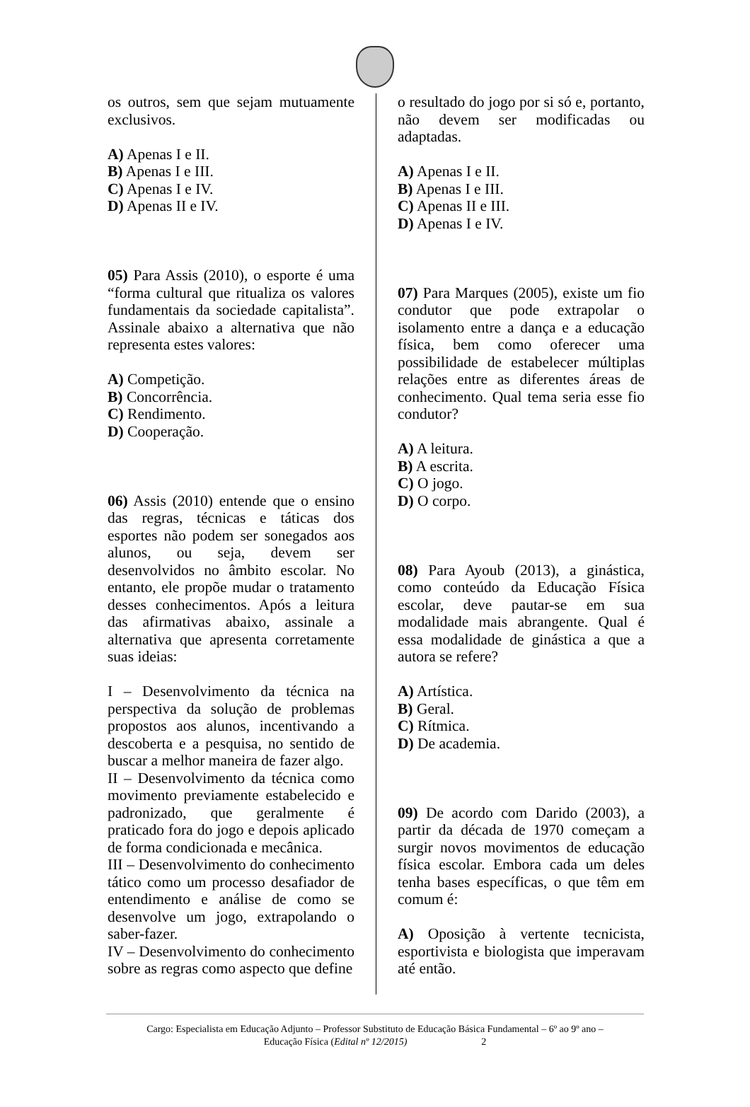os outros, sem que sejam mutuamente exclusivos.
A) Apenas I e II.
B) Apenas I e III.
C) Apenas I e IV.
D) Apenas II e IV.
05) Para Assis (2010), o esporte é uma “forma cultural que ritualiza os valores fundamentais da sociedade capitalista”. Assinale abaixo a alternativa que não representa estes valores:
A) Competição.
B) Concorrência.
C) Rendimento.
D) Cooperação.
06) Assis (2010) entende que o ensino das regras, técnicas e táticas dos esportes não podem ser sonegados aos alunos, ou seja, devem ser desenvolvidos no âmbito escolar. No entanto, ele propõe mudar o tratamento desses conhecimentos. Após a leitura das afirmativas abaixo, assinale a alternativa que apresenta corretamente suas ideias:
I – Desenvolvimento da técnica na perspectiva da solução de problemas propostos aos alunos, incentivando a descoberta e a pesquisa, no sentido de buscar a melhor maneira de fazer algo.
II – Desenvolvimento da técnica como movimento previamente estabelecido e padronizado, que geralmente é praticado fora do jogo e depois aplicado de forma condicionada e mecânica.
III – Desenvolvimento do conhecimento tático como um processo desafiador de entendimento e análise de como se desenvolve um jogo, extrapolando o saber-fazer.
IV – Desenvolvimento do conhecimento sobre as regras como aspecto que define
o resultado do jogo por si só e, portanto, não devem ser modificadas ou adaptadas.
A) Apenas I e II.
B) Apenas I e III.
C) Apenas II e III.
D) Apenas I e IV.
07) Para Marques (2005), existe um fio condutor que pode extrapolar o isolamento entre a dança e a educação física, bem como oferecer uma possibilidade de estabelecer múltiplas relações entre as diferentes áreas de conhecimento. Qual tema seria esse fio condutor?
A) A leitura.
B) A escrita.
C) O jogo.
D) O corpo.
08) Para Ayoub (2013), a ginástica, como conteúdo da Educação Física escolar, deve pautar-se em sua modalidade mais abrangente. Qual é essa modalidade de ginástica a que a autora se refere?
A) Artística.
B) Geral.
C) Rítmica.
D) De academia.
09) De acordo com Darido (2003), a partir da década de 1970 começam a surgir novos movimentos de educação física escolar. Embora cada um deles tenha bases específicas, o que têm em comum é:
A) Oposição à vertente tecnicista, esportivista e biologista que imperavam até então.
Cargo: Especialista em Educação Adjunto – Professor Substituto de Educação Básica Fundamental – 6º ao 9º ano –
Educação Física (Edital nº 12/2015) 2